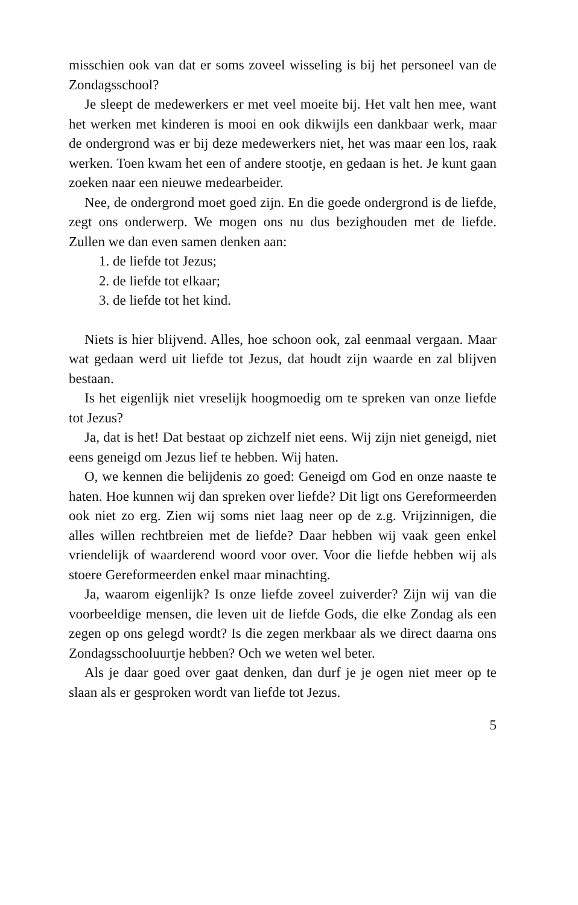misschien ook van dat er soms zoveel wisseling is bij het personeel van de Zondagsschool?
Je sleept de medewerkers er met veel moeite bij. Het valt hen mee, want het werken met kinderen is mooi en ook dikwijls een dankbaar werk, maar de ondergrond was er bij deze medewerkers niet, het was maar een los, raak werken. Toen kwam het een of andere stootje, en gedaan is het. Je kunt gaan zoeken naar een nieuwe medearbeider.
Nee, de ondergrond moet goed zijn. En die goede ondergrond is de liefde, zegt ons onderwerp. We mogen ons nu dus bezighouden met de liefde. Zullen we dan even samen denken aan:
1. de liefde tot Jezus;
2. de liefde tot elkaar;
3. de liefde tot het kind.
Niets is hier blijvend. Alles, hoe schoon ook, zal eenmaal vergaan. Maar wat gedaan werd uit liefde tot Jezus, dat houdt zijn waarde en zal blijven bestaan.
Is het eigenlijk niet vreselijk hoogmoedig om te spreken van onze liefde tot Jezus?
Ja, dat is het! Dat bestaat op zichzelf niet eens. Wij zijn niet geneigd, niet eens geneigd om Jezus lief te hebben. Wij haten.
O, we kennen die belijdenis zo goed: Geneigd om God en onze naaste te haten. Hoe kunnen wij dan spreken over liefde? Dit ligt ons Gereformeerden ook niet zo erg. Zien wij soms niet laag neer op de z.g. Vrijzinnigen, die alles willen rechtbreien met de liefde? Daar hebben wij vaak geen enkel vriendelijk of waarderend woord voor over. Voor die liefde hebben wij als stoere Gereformeerden enkel maar minachting.
Ja, waarom eigenlijk? Is onze liefde zoveel zuiverder? Zijn wij van die voorbeeldige mensen, die leven uit de liefde Gods, die elke Zondag als een zegen op ons gelegd wordt? Is die zegen merkbaar als we direct daarna ons Zondagsschooluurtje hebben? Och we weten wel beter.
Als je daar goed over gaat denken, dan durf je je ogen niet meer op te slaan als er gesproken wordt van liefde tot Jezus.
5